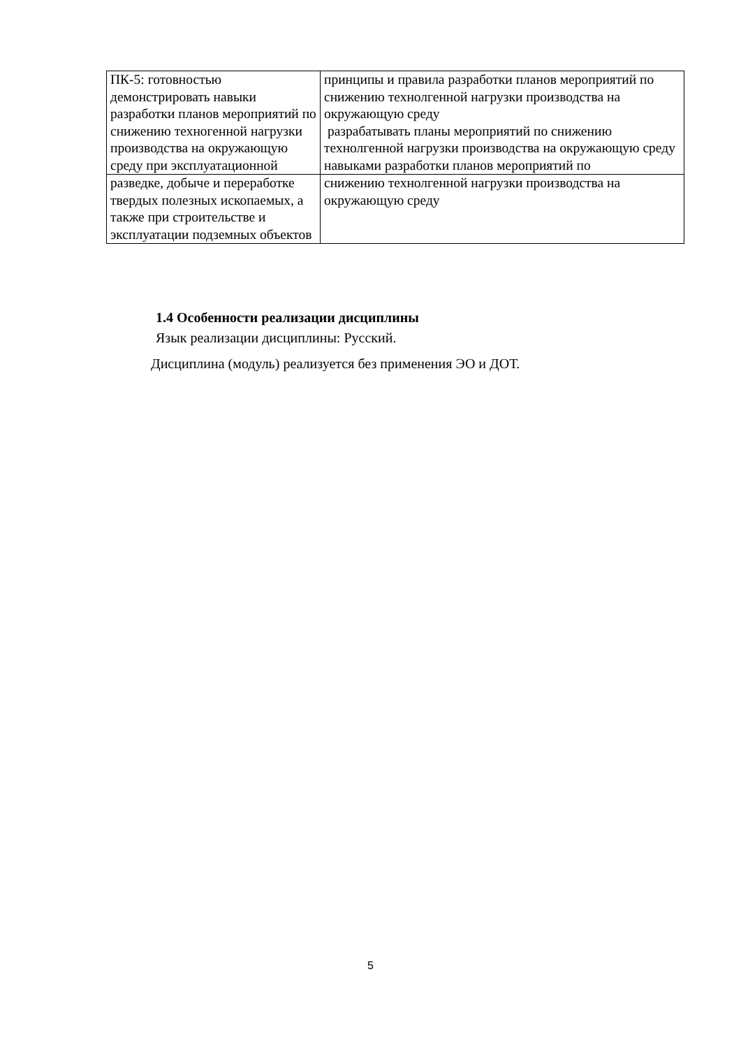| ПК-5: готовностью демонстрировать навыки разработки планов мероприятий по снижению техногенной нагрузки производства на окружающую среду при эксплуатационной | принципы и правила разработки планов мероприятий по снижению технолгенной нагрузки производства на окружающую среду разрабатывать планы мероприятий по снижению технолгенной нагрузки производства на окружающую среду навыками разработки планов мероприятий по |
| разведке, добыче и переработке твердых полезных ископаемых, а также при строительстве и эксплуатации подземных объектов | снижению технолгенной нагрузки производства на окружающую среду |
1.4 Особенности реализации дисциплины
Язык реализации дисциплины: Русский.
Дисциплина (модуль) реализуется без применения ЭО и ДОТ.
5